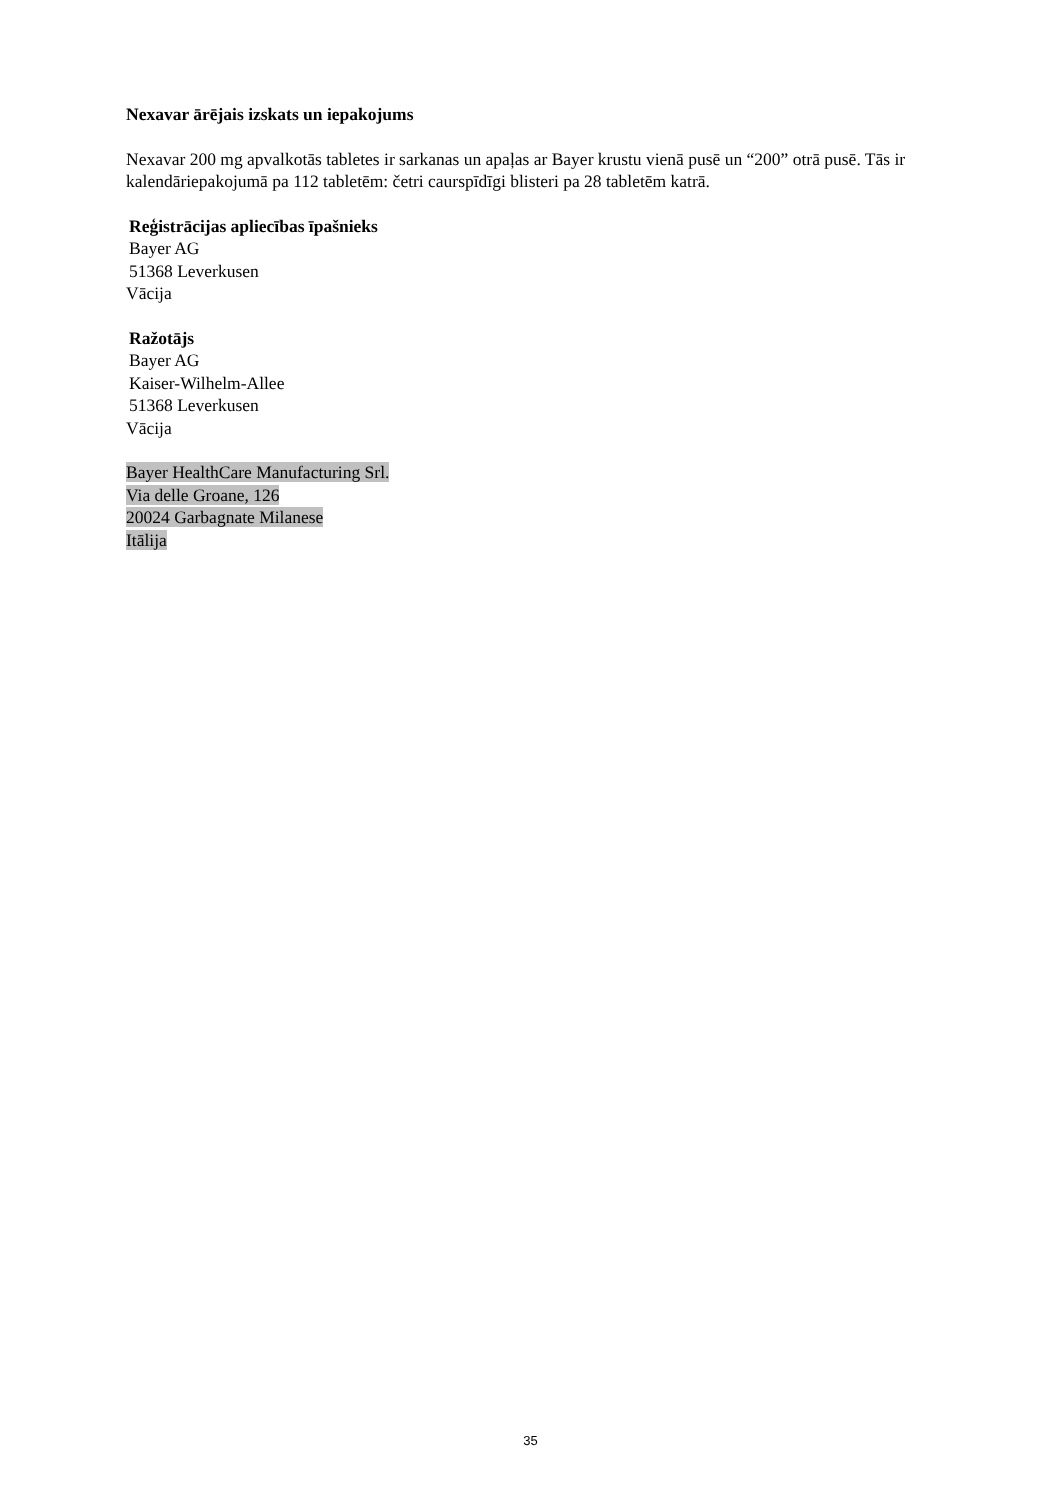Nexavar ārējais izskats un iepakojums
Nexavar 200 mg apvalkotās tabletes ir sarkanas un apaļas ar Bayer krustu vienā pusē un “200” otrā pusē. Tās ir kalendāriepakojumā pa 112 tabletēm: četri caurspīdīgi blisteri pa 28 tabletēm katrā.
Reģistrācijas apliecības īpašnieks
Bayer AG
51368 Leverkusen
Vācija
Ražotājs
Bayer AG
Kaiser-Wilhelm-Allee
51368 Leverkusen
Vācija
Bayer HealthCare Manufacturing Srl.
Via delle Groane, 126
20024 Garbagnate Milanese
Itālija
35